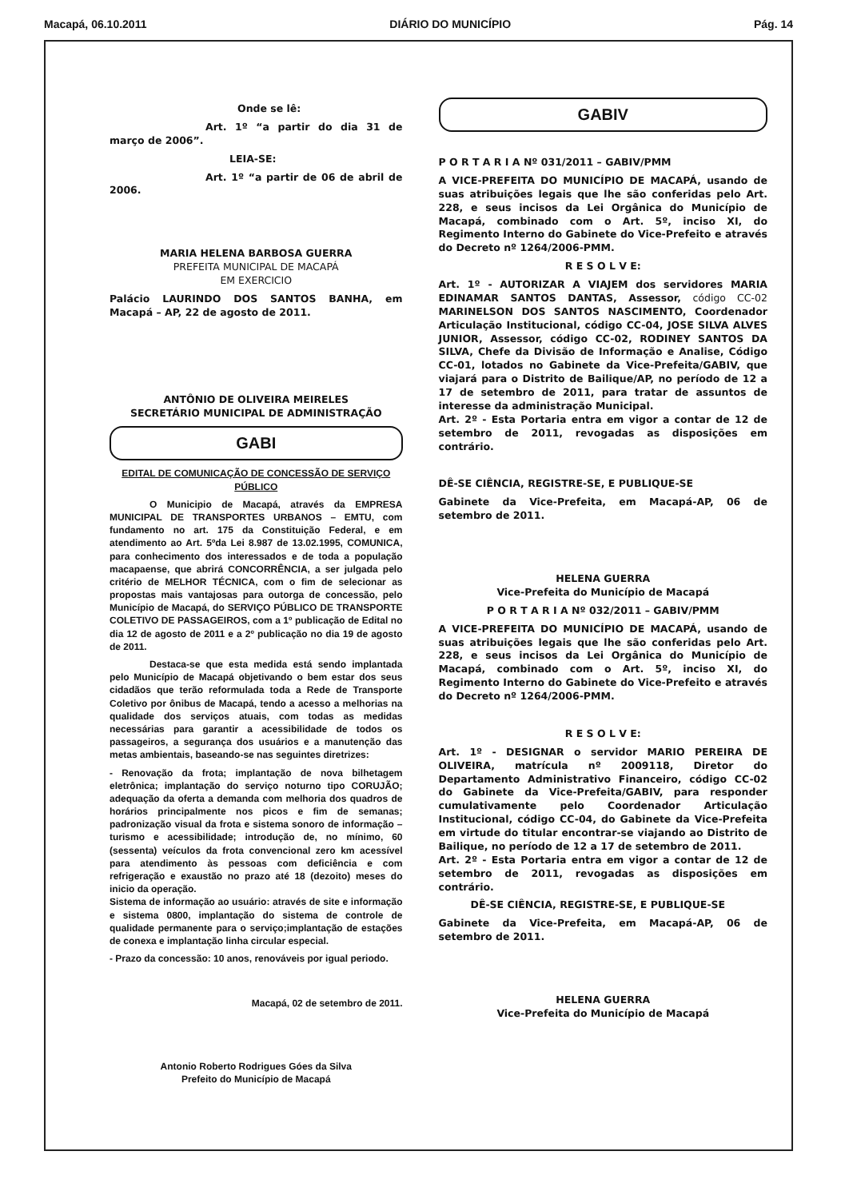Macapá, 06.10.2011 DIÁRIO DO MUNICÍPIO Pág. 14
Onde se lê:
Art. 1º “a partir do dia 31 de março de 2006”.
LEIA-SE:
Art. 1º “a partir de 06 de abril de 2006.
MARIA HELENA BARBOSA GUERRA
PREFEITA MUNICIPAL DE MACAPÁ
EM EXERCICIO
Palácio LAURINDO DOS SANTOS BANHA, em Macapá – AP, 22 de agosto de 2011.
ANTÔNIO DE OLIVEIRA MEIRELES
SECRETÁRIO MUNICIPAL DE ADMINISTRAÇÃO
GABI
EDITAL DE COMUNICAÇÃO DE CONCESSÃO DE SERVIÇO PÚBLICO
O Municipio de Macapá, através da EMPRESA MUNICIPAL DE TRANSPORTES URBANOS – EMTU, com fundamento no art. 175 da Constituição Federal, e em atendimento ao Art. 5ºda Lei 8.987 de 13.02.1995, COMUNICA, para conhecimento dos interessados e de toda a população macapaense, que abrirá CONCORRÊNCIA, a ser julgada pelo critério de MELHOR TÉCNICA, com o fim de selecionar as propostas mais vantajosas para outorga de concessão, pelo Município de Macapá, do SERVIÇO PÚBLICO DE TRANSPORTE COLETIVO DE PASSAGEIROS, com a 1º publicação de Edital no dia 12 de agosto de 2011 e a 2º publicação no dia 19 de agosto de 2011.
Destaca-se que esta medida está sendo implantada pelo Município de Macapá objetivando o bem estar dos seus cidadãos que terão reformulada toda a Rede de Transporte Coletivo por ônibus de Macapá, tendo a acesso a melhorias na qualidade dos serviços atuais, com todas as medidas necessárias para garantir a acessibilidade de todos os passageiros, a segurança dos usuários e a manutenção das metas ambientais, baseando-se nas seguintes diretrizes:
- Renovação da frota; implantação de nova bilhetagem eletrônica; implantação do serviço noturno tipo CORUJÃO; adequação da oferta a demanda com melhoria dos quadros de horários principalmente nos picos e fim de semanas; padronização visual da frota e sistema sonoro de informação – turismo e acessibilidade; introdução de, no mínimo, 60 (sessenta) veículos da frota convencional zero km acessível para atendimento às pessoas com deficiência e com refrigeração e exaustão no prazo até 18 (dezoito) meses do inicio da operação.
Sistema de informação ao usuário: através de site e informação e sistema 0800, implantação do sistema de controle de qualidade permanente para o serviço;implantação de estações de conexa e implantação linha circular especial.
- Prazo da concessão: 10 anos, renováveis por igual periodo.
Macapá, 02 de setembro de 2011.
Antonio Roberto Rodrigues Góes da Silva
Prefeito do Município de Macapá
GABIV
P O R T A R I A Nº 031/2011 – GABIV/PMM
A VICE-PREFEITA DO MUNICÍPIO DE MACAPÁ, usando de suas atribuições legais que lhe são conferidas pelo Art. 228, e seus incisos da Lei Orgânica do Município de Macapá, combinado com o Art. 5º, inciso XI, do Regimento Interno do Gabinete do Vice-Prefeito e através do Decreto nº 1264/2006-PMM.
R E S O L V E:
Art. 1º - AUTORIZAR A VIAJEM dos servidores MARIA EDINAMAR SANTOS DANTAS, Assessor, código CC-02 MARINELSON DOS SANTOS NASCIMENTO, Coordenador Articulação Institucional, código CC-04, JOSE SILVA ALVES JUNIOR, Assessor, código CC-02, RODINEY SANTOS DA SILVA, Chefe da Divisão de Informação e Analise, Código CC-01, lotados no Gabinete da Vice-Prefeita/GABIV, que viajará para o Distrito de Bailique/AP, no período de 12 a 17 de setembro de 2011, para tratar de assuntos de interesse da administração Municipal.
Art. 2º - Esta Portaria entra em vigor a contar de 12 de setembro de 2011, revogadas as disposições em contrário.
DÊ-SE CIÊNCIA, REGISTRE-SE, E PUBLIQUE-SE
Gabinete da Vice-Prefeita, em Macapá-AP, 06 de setembro de 2011.
HELENA GUERRA
Vice-Prefeita do Município de Macapá
P O R T A R I A Nº 032/2011 – GABIV/PMM
A VICE-PREFEITA DO MUNICÍPIO DE MACAPÁ, usando de suas atribuições legais que lhe são conferidas pelo Art. 228, e seus incisos da Lei Orgânica do Município de Macapá, combinado com o Art. 5º, inciso XI, do Regimento Interno do Gabinete do Vice-Prefeito e através do Decreto nº 1264/2006-PMM.
R E S O L V E:
Art. 1º - DESIGNAR o servidor MARIO PEREIRA DE OLIVEIRA, matrícula nº 2009118, Diretor do Departamento Administrativo Financeiro, código CC-02 do Gabinete da Vice-Prefeita/GABIV, para responder cumulativamente pelo Coordenador Articulação Institucional, código CC-04, do Gabinete da Vice-Prefeita em virtude do titular encontrar-se viajando ao Distrito de Bailique, no período de 12 a 17 de setembro de 2011.
Art. 2º - Esta Portaria entra em vigor a contar de 12 de setembro de 2011, revogadas as disposições em contrário.
DÊ-SE CIÊNCIA, REGISTRE-SE, E PUBLIQUE-SE
Gabinete da Vice-Prefeita, em Macapá-AP, 06 de setembro de 2011.
HELENA GUERRA
Vice-Prefeita do Município de Macapá